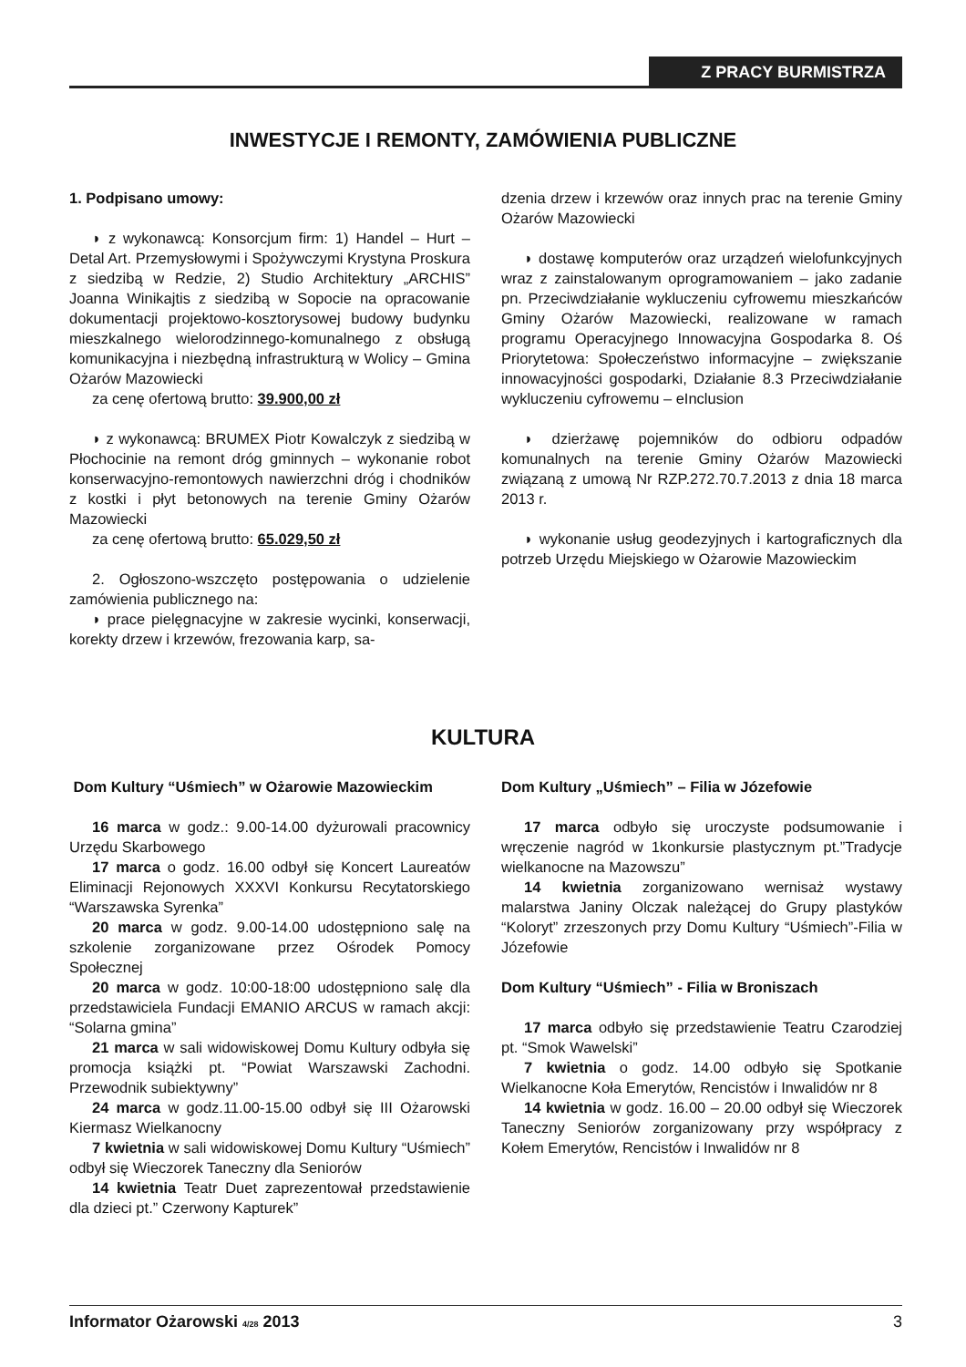Z PRACY BURMISTRZA
INWESTYCJE I REMONTY, ZAMÓWIENIA PUBLICZNE
1. Podpisano umowy:
◗ z wykonawcą: Konsorcjum firm: 1) Handel – Hurt – Detal Art. Przemysłowymi i Spożywczymi Krystyna Proskura z siedzibą w Redzie, 2) Studio Architektury „ARCHIS” Joanna Winikajtis z siedzibą w Sopocie na opracowanie dokumentacji projektowo-kosztorysowej budowy budynku mieszkalnego wielorodzinnego-komunalnego z obsługą komunikacyjna i niezbędną infrastrukturą w Wolicy – Gmina Ożarów Mazowiecki
za cenę ofertową brutto: 39.900,00 zł
◗ z wykonawcą: BRUMEX Piotr Kowalczyk z siedzibą w Płochocinie na remont dróg gminnych – wykonanie robot konserwacyjno-remontowych nawierzchni dróg i chodników z kostki i płyt betonowych na terenie Gminy Ożarów Mazowiecki
za cenę ofertową brutto: 65.029,50 zł
2. Ogłoszono-wszczęto postępowania o udzielenie zamówienia publicznego na:
◗ prace pielęgnacyjne w zakresie wycinki, konserwacji, korekty drzew i krzewów, frezowania karp, sa-
dzenia drzew i krzewów oraz innych prac na terenie Gminy Ożarów Mazowiecki
◗ dostawę komputerów oraz urządzeń wielofunkcyjnych wraz z zainstalowanym oprogramowaniem – jako zadanie pn. Przeciwdziałanie wykluczeniu cyfrowemu mieszkańców Gminy Ożarów Mazowiecki, realizowane w ramach programu Operacyjnego Innowacyjna Gospodarka 8. Oś Priorytetowa: Społeczeństwo informacyjne – zwiększanie innowacyjności gospodarki, Działanie 8.3 Przeciwdziałanie wykluczeniu cyfrowemu – eInclusion
◗ dzierżawę pojemników do odbioru odpadów komunalnych na terenie Gminy Ożarów Mazowiecki związaną z umową Nr RZP.272.70.7.2013 z dnia 18 marca 2013 r.
◗ wykonanie usług geodezyjnych i kartograficznych dla potrzeb Urzędu Miejskiego w Ożarowie Mazowieckim
KULTURA
Dom Kultury “Uśmiech” w Ożarowie Mazowieckim
16 marca w godz.: 9.00-14.00 dyżurowali pracownicy Urzędu Skarbowego
17 marca o godz. 16.00 odbył się Koncert Laureatów Eliminacji Rejonowych XXXVI Konkursu Recytatorskiego “Warszawska Syrenka”
20 marca w godz. 9.00-14.00 udostępniono salę na szkolenie zorganizowane przez Ośrodek Pomocy Społecznej
20 marca w godz. 10:00-18:00 udostępniono salę dla przedstawiciela Fundacji EMANIO ARCUS w ramach akcji: “Solarna gmina”
21 marca w sali widowiskowej Domu Kultury odbyła się promocja książki pt. “Powiat Warszawski Zachodni. Przewodnik subiektywny”
24 marca w godz.11.00-15.00 odbył się III Ożarowski Kiermasz Wielkanocny
7 kwietnia w sali widowiskowej Domu Kultury “Uśmiech” odbył się Wieczorek Taneczny dla Seniorów
14 kwietnia Teatr Duet zaprezentował przedstawienie dla dzieci pt.” Czerwony Kapturek”
Dom Kultury „Uśmiech” – Filia w Józefowie
17 marca odbyło się uroczyste podsumowanie i wręczenie nagród w 1konkursie plastycznym pt.”Tradycje wielkanocne na Mazowszu”
14 kwietnia zorganizowano wernisaż wystawy malarstwa Janiny Olczak należącej do Grupy plastyków “Koloryt” zrzeszonych przy Domu Kultury “Uśmiech”-Filia w Józefowie
Dom Kultury “Uśmiech” - Filia w Broniszach
17 marca odbyło się przedstawienie Teatru Czarodziej pt. “Smok Wawelski”
7 kwietnia o godz. 14.00 odbyło się Spotkanie Wielkanocne Koła Emerytów, Rencistów i Inwalidów nr 8
14 kwietnia w godz. 16.00 – 20.00 odbył się Wieczorek Taneczny Seniorów zorganizowany przy współpracy z Kołem Emerytów, Rencistów i Inwalidów nr 8
Informator Ożarowski 4/28 2013 3